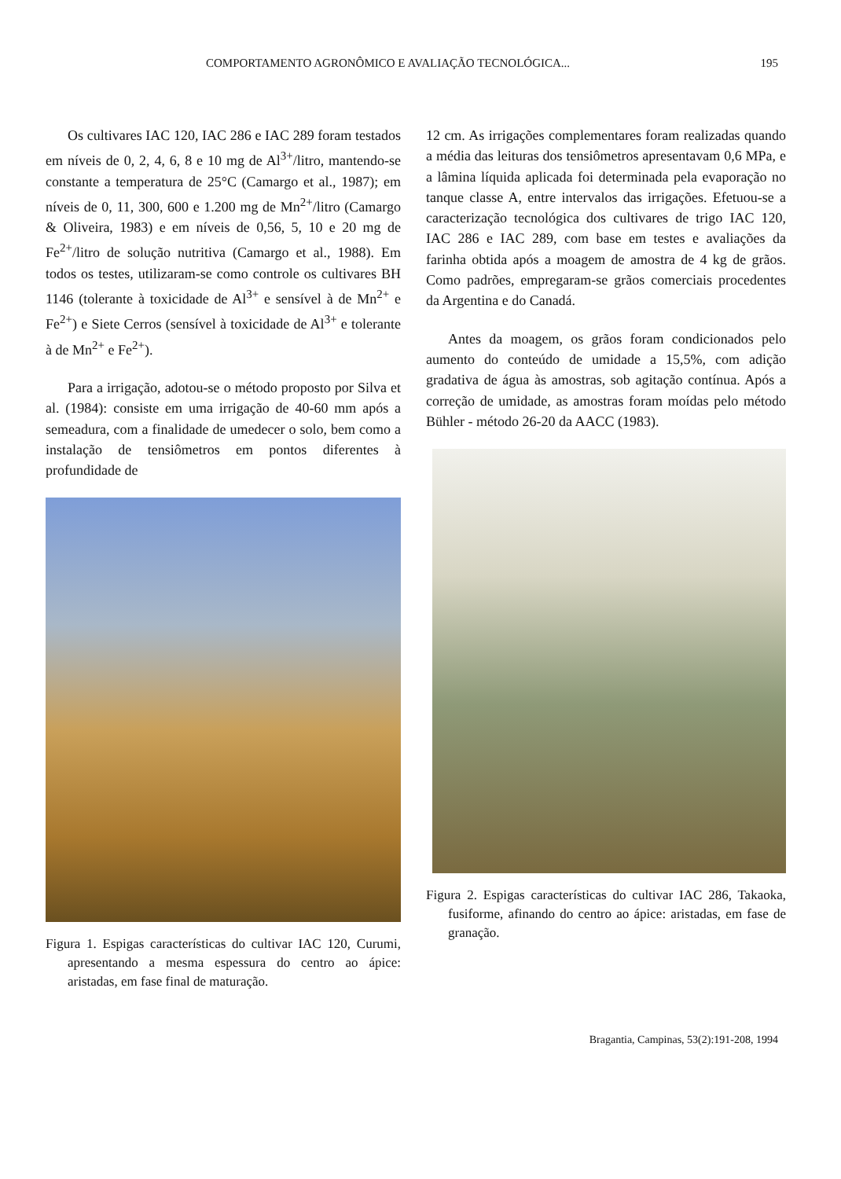COMPORTAMENTO AGRONÔMICO E AVALIAÇÃO TECNOLÓGICA... 195
Os cultivares IAC 120, IAC 286 e IAC 289 foram testados em níveis de 0, 2, 4, 6, 8 e 10 mg de Al<sup>3+</sup>/litro, mantendo-se constante a temperatura de 25°C (Camargo et al., 1987); em níveis de 0, 11, 300, 600 e 1.200 mg de Mn<sup>2+</sup>/litro (Camargo & Oliveira, 1983) e em níveis de 0,56, 5, 10 e 20 mg de Fe<sup>2+</sup>/litro de solução nutritiva (Camargo et al., 1988). Em todos os testes, utilizaram-se como controle os cultivares BH 1146 (tolerante à toxicidade de Al<sup>3+</sup> e sensível à de Mn<sup>2+</sup> e Fe<sup>2+</sup>) e Siete Cerros (sensível à toxicidade de Al<sup>3+</sup> e tolerante à de Mn<sup>2+</sup> e Fe<sup>2+</sup>).
Para a irrigação, adotou-se o método proposto por Silva et al. (1984): consiste em uma irrigação de 40-60 mm após a semeadura, com a finalidade de umedecer o solo, bem como a instalação de tensiômetros em pontos diferentes à profundidade de
Figura 1. Espigas características do cultivar IAC 120, Curumi, apresentando a mesma espessura do centro ao ápice: aristadas, em fase final de maturação.
12 cm. As irrigações complementares foram realizadas quando a média das leituras dos tensiômetros apresentavam 0,6 MPa, e a lâmina líquida aplicada foi determinada pela evaporação no tanque classe A, entre intervalos das irrigações. Efetuou-se a caracterização tecnológica dos cultivares de trigo IAC 120, IAC 286 e IAC 289, com base em testes e avaliações da farinha obtida após a moagem de amostra de 4 kg de grãos. Como padrões, empregaram-se grãos comerciais procedentes da Argentina e do Canadá.
Antes da moagem, os grãos foram condicionados pelo aumento do conteúdo de umidade a 15,5%, com adição gradativa de água às amostras, sob agitação contínua. Após a correção de umidade, as amostras foram moídas pelo método Bühler - método 26-20 da AACC (1983).
Figura 2. Espigas características do cultivar IAC 286, Takaoka, fusiforme, afinando do centro ao ápice: aristadas, em fase de granação.
Bragantia, Campinas, 53(2):191-208, 1994